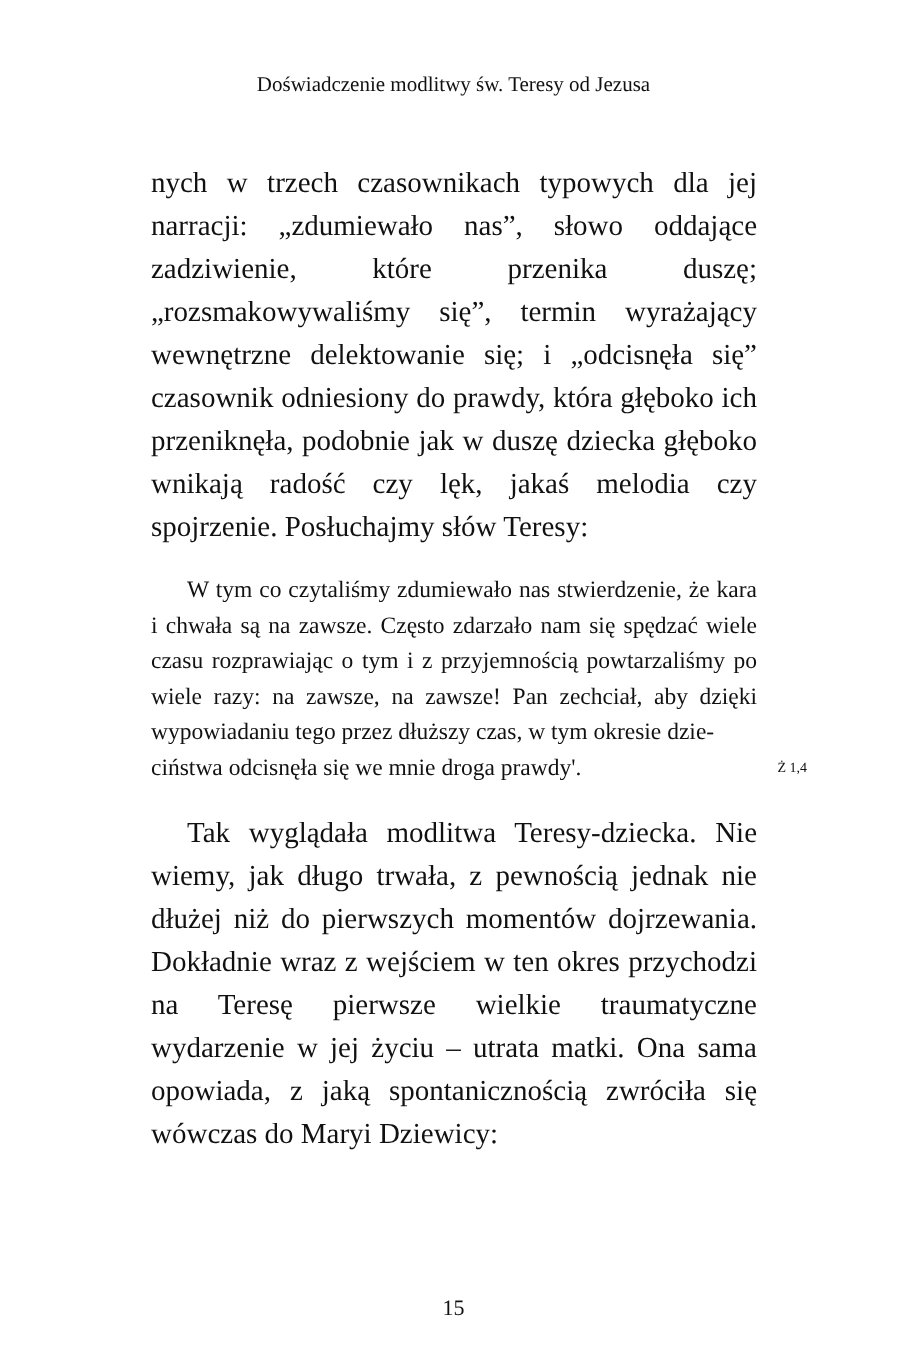Doświadczenie modlitwy św. Teresy od Jezusa
nych w trzech czasownikach typowych dla jej narracji: „zdumiewało nas”, słowo oddające zadziwienie, które przenika duszę; „rozsmakowywaliśmy się”, termin wyrażający wewnętrzne delektowanie się; i „odcisnęła się” czasownik odniesiony do prawdy, która głęboko ich przeniknęła, podobnie jak w duszę dziecka głęboko wnikają radość czy lęk, jakaś melodia czy spojrzenie. Posłuchajmy słów Teresy:
W tym co czytaliśmy zdumiewało nas stwierdzenie, że kara i chwała są na zawsze. Często zdarzało nam się spędzać wiele czasu rozprawiając o tym i z przyjemnością powtarzaliśmy po wiele razy: na zawsze, na zawsze! Pan zechciał, aby dzięki wypowiadaniu tego przez dłuższy czas, w tym okresie dzie-
ciństwa odcisnęła się we mnie droga prawdy'. Ż 1,4
Tak wyglądała modlitwa Teresy-dziecka. Nie wiemy, jak długo trwała, z pewnością jednak nie dłużej niż do pierwszych momentów dojrzewania. Dokładnie wraz z wejściem w ten okres przychodzi na Teresę pierwsze wielkie traumatyczne wydarzenie w jej życiu – utrata matki. Ona sama opowiada, z jaką spontanicznością zwróciła się wówczas do Maryi Dziewicy:
15